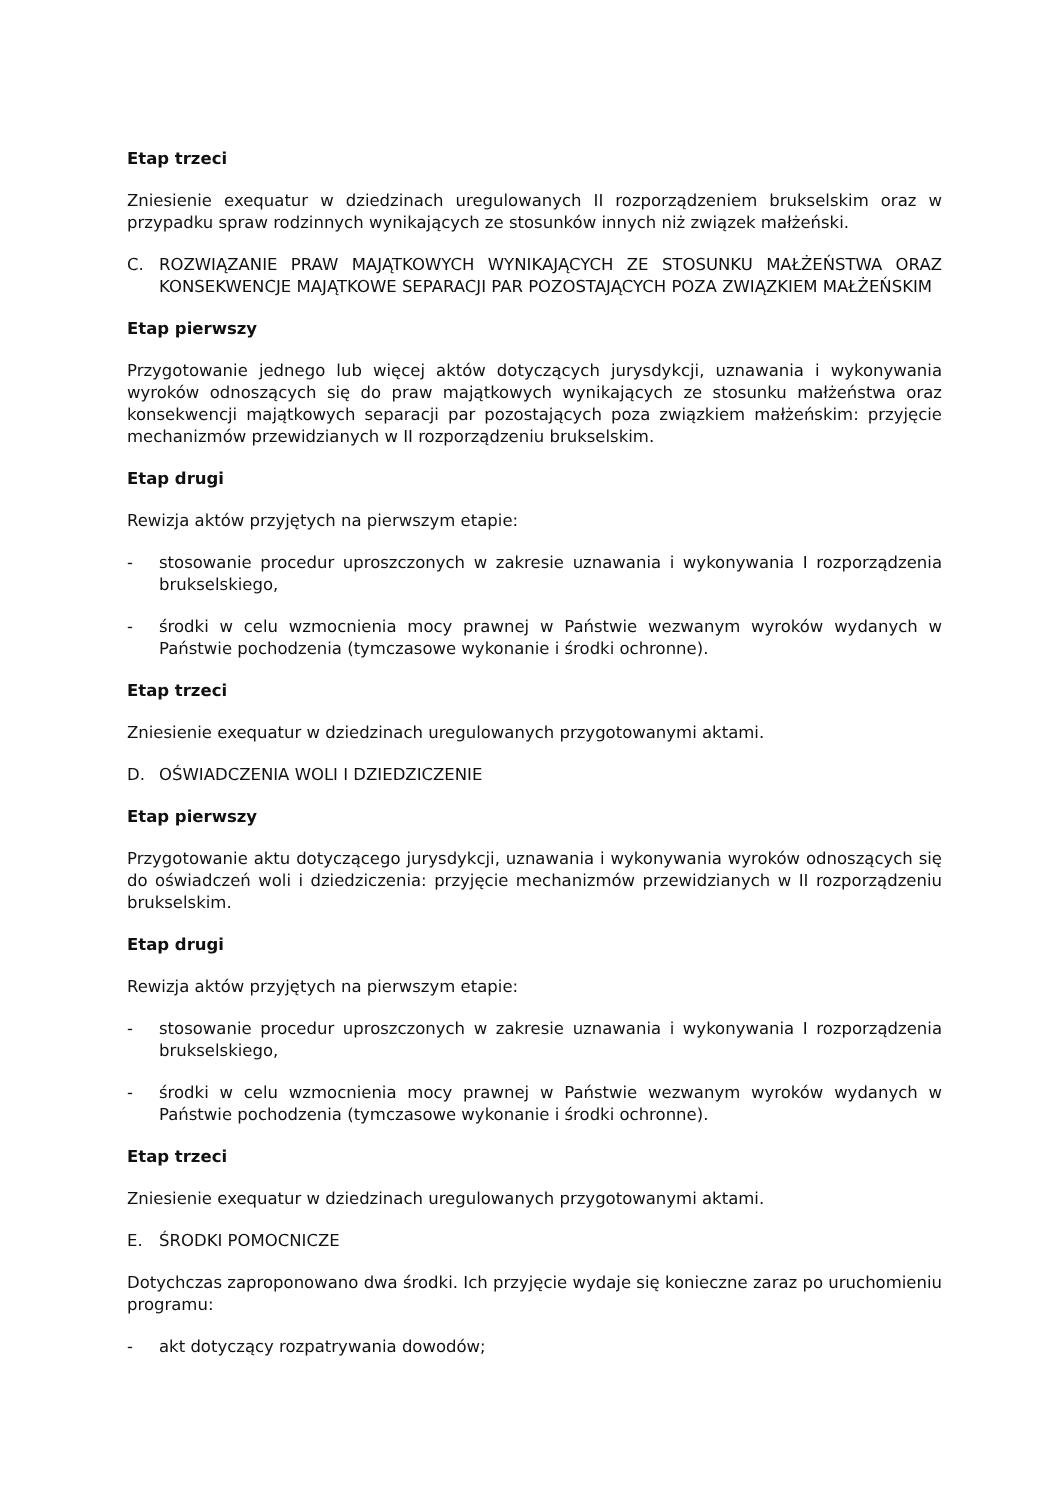Etap trzeci
Zniesienie exequatur w dziedzinach uregulowanych II rozporządzeniem brukselskim oraz w przypadku spraw rodzinnych wynikających ze stosunków innych niż związek małżeński.
C. ROZWIĄZANIE PRAW MAJĄTKOWYCH WYNIKAJĄCYCH ZE STOSUNKU MAŁŻEŃSTWA ORAZ KONSEKWENCJE MAJĄTKOWE SEPARACJI PAR POZOSTAJĄCYCH POZA ZWIĄZKIEM MAŁŻEŃSKIM
Etap pierwszy
Przygotowanie jednego lub więcej aktów dotyczących jurysdykcji, uznawania i wykonywania wyroków odnoszących się do praw majątkowych wynikających ze stosunku małżeństwa oraz konsekwencji majątkowych separacji par pozostających poza związkiem małżeńskim: przyjęcie mechanizmów przewidzianych w II rozporządzeniu brukselskim.
Etap drugi
Rewizja aktów przyjętych na pierwszym etapie:
- stosowanie procedur uproszczonych w zakresie uznawania i wykonywania I rozporządzenia brukselskiego,
- środki w celu wzmocnienia mocy prawnej w Państwie wezwanym wyroków wydanych w Państwie pochodzenia (tymczasowe wykonanie i środki ochronne).
Etap trzeci
Zniesienie exequatur w dziedzinach uregulowanych przygotowanymi aktami.
D. OŚWIADCZENIA WOLI I DZIEDZICZENIE
Etap pierwszy
Przygotowanie aktu dotyczącego jurysdykcji, uznawania i wykonywania wyroków odnoszących się do oświadczeń woli i dziedziczenia: przyjęcie mechanizmów przewidzianych w II rozporządzeniu brukselskim.
Etap drugi
Rewizja aktów przyjętych na pierwszym etapie:
- stosowanie procedur uproszczonych w zakresie uznawania i wykonywania I rozporządzenia brukselskiego,
- środki w celu wzmocnienia mocy prawnej w Państwie wezwanym wyroków wydanych w Państwie pochodzenia (tymczasowe wykonanie i środki ochronne).
Etap trzeci
Zniesienie exequatur w dziedzinach uregulowanych przygotowanymi aktami.
E. ŚRODKI POMOCNICZE
Dotychczas zaproponowano dwa środki. Ich przyjęcie wydaje się konieczne zaraz po uruchomieniu programu:
- akt dotyczący rozpatrywania dowodów;